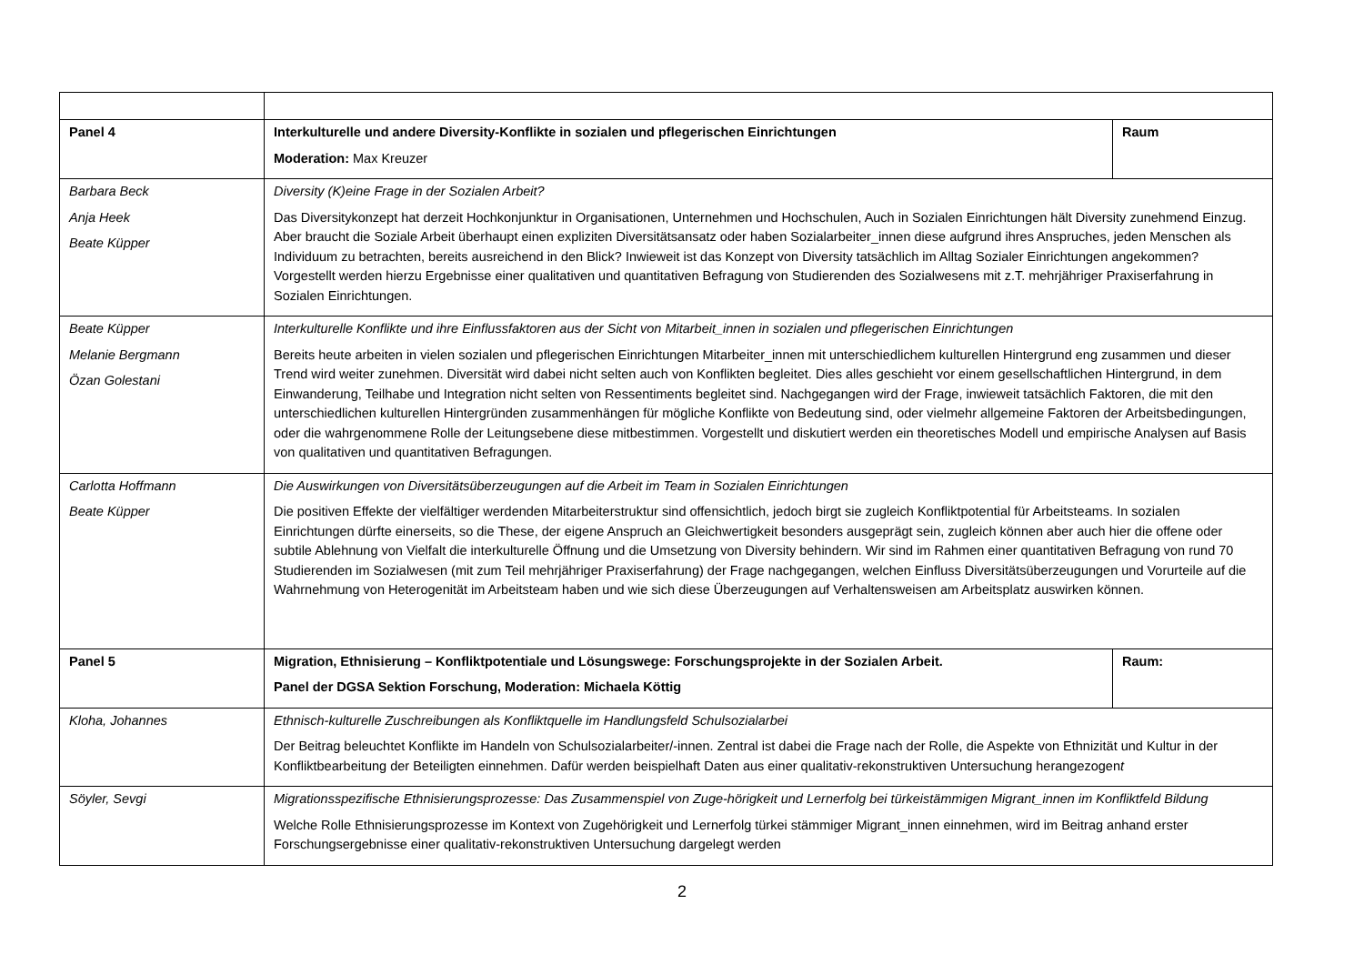| Panel 4 | Interkulturelle und andere Diversity-Konflikte in sozialen und pflegerischen Einrichtungen Moderation: Max Kreuzer | Raum |
| Barbara Beck Anja Heek Beate Küpper | Diversity (K)eine Frage in der Sozialen Arbeit? Das Diversitykonzept hat derzeit Hochkonjunktur in Organisationen, Unternehmen und Hochschulen, Auch in Sozialen Einrichtungen hält Diversity zunehmend Einzug. Aber braucht die Soziale Arbeit überhaupt einen expliziten Diversitätsansatz oder haben Sozialarbeiter_innen diese aufgrund ihres Anspruches, jeden Menschen als Individuum zu betrachten, bereits ausreichend in den Blick? Inwieweit ist das Konzept von Diversity tatsächlich im Alltag Sozialer Einrichtungen angekommen? Vorgestellt werden hierzu Ergebnisse einer qualitativen und quantitativen Befragung von Studierenden des Sozialwesens mit z.T. mehrjähriger Praxiserfahrung in Sozialen Einrichtungen. | |
| Beate Küpper Melanie Bergmann Özan Golestani | Interkulturelle Konflikte und ihre Einflussfaktoren aus der Sicht von Mitarbeit_innen in sozialen und pflegerischen Einrichtungen Bereits heute arbeiten in vielen sozialen und pflegerischen Einrichtungen Mitarbeiter_innen mit unterschiedlichem kulturellen Hintergrund eng zusammen und dieser Trend wird weiter zunehmen. Diversität wird dabei nicht selten auch von Konflikten begleitet. Dies alles geschieht vor einem gesellschaftlichen Hintergrund, in dem Einwanderung, Teilhabe und Integration nicht selten von Ressentiments begleitet sind. Nachgegangen wird der Frage, inwieweit tatsächlich Faktoren, die mit den unterschiedlichen kulturellen Hintergründen zusammenhängen für mögliche Konflikte von Bedeutung sind, oder vielmehr allgemeine Faktoren der Arbeitsbedingungen, oder die wahrgenommene Rolle der Leitungsebene diese mitbestimmen. Vorgestellt und diskutiert werden ein theoretisches Modell und empirische Analysen auf Basis von qualitativen und quantitativen Befragungen. | |
| Carlotta Hoffmann Beate Küpper | Die Auswirkungen von Diversitätsüberzeugungen auf die Arbeit im Team in Sozialen Einrichtungen Die positiven Effekte der vielfältiger werdenden Mitarbeiterstruktur sind offensichtlich, jedoch birgt sie zugleich Konfliktpotential für Arbeitsteams. In sozialen Einrichtungen dürfte einerseits, so die These, der eigene Anspruch an Gleichwertigkeit besonders ausgeprägt sein, zugleich können aber auch hier die offene oder subtile Ablehnung von Vielfalt die interkulturelle Öffnung und die Umsetzung von Diversity behindern. Wir sind im Rahmen einer quantitativen Befragung von rund 70 Studierenden im Sozialwesen (mit zum Teil mehrjähriger Praxiserfahrung) der Frage nachgegangen, welchen Einfluss Diversitätsüberzeugungen und Vorurteile auf die Wahrnehmung von Heterogenität im Arbeitsteam haben und wie sich diese Überzeugungen auf Verhaltensweisen am Arbeitsplatz auswirken können. | |
| Panel 5 | Migration, Ethnisierung – Konfliktpotentiale und Lösungswege: Forschungsprojekte in der Sozialen Arbeit. Panel der DGSA Sektion Forschung, Moderation: Michaela Köttig | Raum: |
| Kloha, Johannes | Ethnisch-kulturelle Zuschreibungen als Konfliktquelle im Handlungsfeld Schulsozialarbei Der Beitrag beleuchtet Konflikte im Handeln von Schulsozialarbeiter/-innen. Zentral ist dabei die Frage nach der Rolle, die Aspekte von Ethnizität und Kultur in der Konfliktbearbeitung der Beteiligten einnehmen. Dafür werden beispielhaft Daten aus einer qualitativ-rekonstruktiven Untersuchung herangezogen t | |
| Söyler, Sevgi | Migrationsspezifische Ethnisierungsprozesse: Das Zusammenspiel von Zuge-hörigkeit und Lernerfolg bei türkeistämmigen Migrant_innen im Konfliktfeld Bildung Welche Rolle Ethnisierungsprozesse im Kontext von Zugehörigkeit und Lernerfolg türkei stämmiger Migrant_innen einnehmen, wird im Beitrag anhand erster Forschungsergebnisse einer qualitativ-rekonstruktiven Untersuchung dargelegt werden | |
2